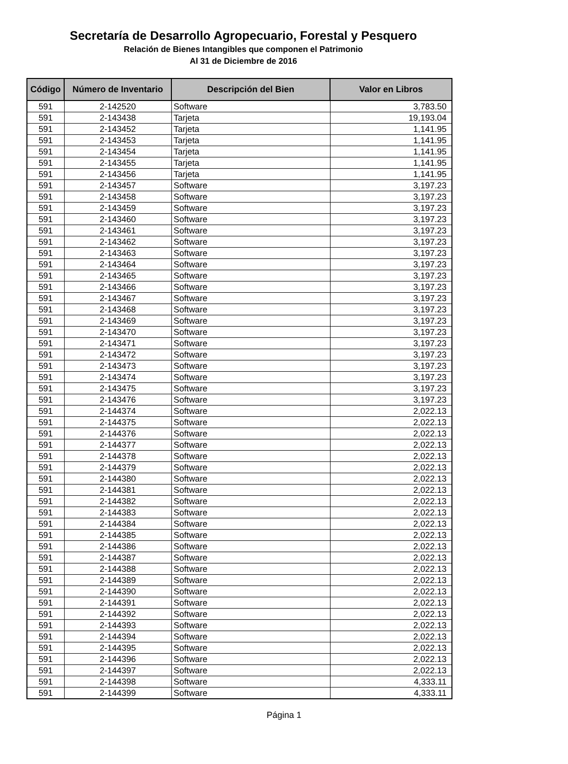Secretaría de Desarrollo Agropecuario, Forestal y Pesquero
Relación de Bienes Intangibles que componen el Patrimonio
Al 31 de Diciembre de 2016
| Código | Número de Inventario | Descripción del Bien | Valor en Libros |
| --- | --- | --- | --- |
| 591 | 2-142520 | Software | 3,783.50 |
| 591 | 2-143438 | Tarjeta | 19,193.04 |
| 591 | 2-143452 | Tarjeta | 1,141.95 |
| 591 | 2-143453 | Tarjeta | 1,141.95 |
| 591 | 2-143454 | Tarjeta | 1,141.95 |
| 591 | 2-143455 | Tarjeta | 1,141.95 |
| 591 | 2-143456 | Tarjeta | 1,141.95 |
| 591 | 2-143457 | Software | 3,197.23 |
| 591 | 2-143458 | Software | 3,197.23 |
| 591 | 2-143459 | Software | 3,197.23 |
| 591 | 2-143460 | Software | 3,197.23 |
| 591 | 2-143461 | Software | 3,197.23 |
| 591 | 2-143462 | Software | 3,197.23 |
| 591 | 2-143463 | Software | 3,197.23 |
| 591 | 2-143464 | Software | 3,197.23 |
| 591 | 2-143465 | Software | 3,197.23 |
| 591 | 2-143466 | Software | 3,197.23 |
| 591 | 2-143467 | Software | 3,197.23 |
| 591 | 2-143468 | Software | 3,197.23 |
| 591 | 2-143469 | Software | 3,197.23 |
| 591 | 2-143470 | Software | 3,197.23 |
| 591 | 2-143471 | Software | 3,197.23 |
| 591 | 2-143472 | Software | 3,197.23 |
| 591 | 2-143473 | Software | 3,197.23 |
| 591 | 2-143474 | Software | 3,197.23 |
| 591 | 2-143475 | Software | 3,197.23 |
| 591 | 2-143476 | Software | 3,197.23 |
| 591 | 2-144374 | Software | 2,022.13 |
| 591 | 2-144375 | Software | 2,022.13 |
| 591 | 2-144376 | Software | 2,022.13 |
| 591 | 2-144377 | Software | 2,022.13 |
| 591 | 2-144378 | Software | 2,022.13 |
| 591 | 2-144379 | Software | 2,022.13 |
| 591 | 2-144380 | Software | 2,022.13 |
| 591 | 2-144381 | Software | 2,022.13 |
| 591 | 2-144382 | Software | 2,022.13 |
| 591 | 2-144383 | Software | 2,022.13 |
| 591 | 2-144384 | Software | 2,022.13 |
| 591 | 2-144385 | Software | 2,022.13 |
| 591 | 2-144386 | Software | 2,022.13 |
| 591 | 2-144387 | Software | 2,022.13 |
| 591 | 2-144388 | Software | 2,022.13 |
| 591 | 2-144389 | Software | 2,022.13 |
| 591 | 2-144390 | Software | 2,022.13 |
| 591 | 2-144391 | Software | 2,022.13 |
| 591 | 2-144392 | Software | 2,022.13 |
| 591 | 2-144393 | Software | 2,022.13 |
| 591 | 2-144394 | Software | 2,022.13 |
| 591 | 2-144395 | Software | 2,022.13 |
| 591 | 2-144396 | Software | 2,022.13 |
| 591 | 2-144397 | Software | 2,022.13 |
| 591 | 2-144398 | Software | 4,333.11 |
| 591 | 2-144399 | Software | 4,333.11 |
Página 1